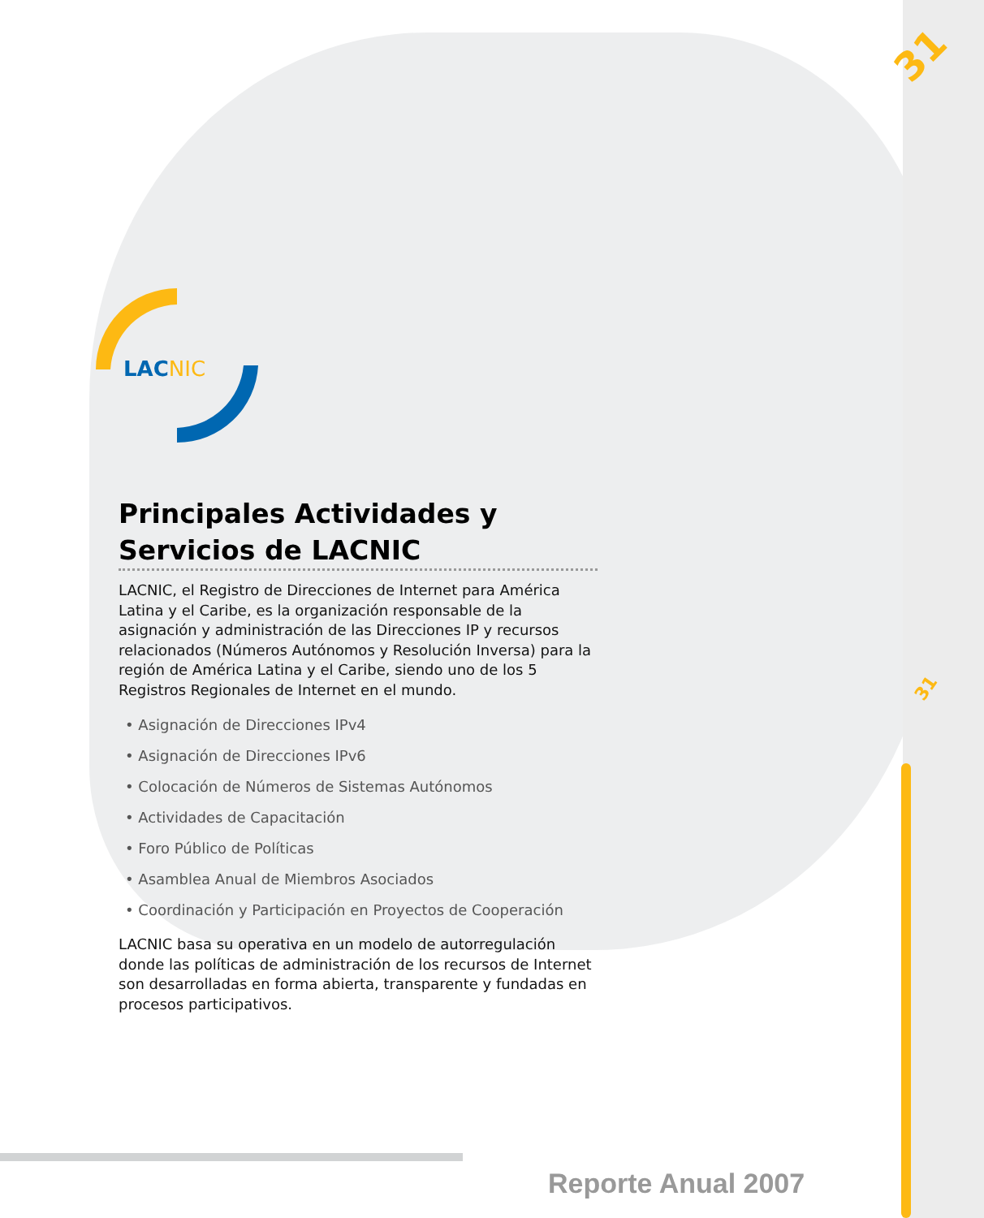31
31
LACNIC
Principales Actividades y Servicios de LACNIC
LACNIC, el Registro de Direcciones de Internet para América Latina y el Caribe, es la organización responsable de la asignación y administración de las Direcciones IP y recursos relacionados (Números Autónomos y Resolución Inversa) para la región de América Latina y el Caribe, siendo uno de los 5 Registros Regionales de Internet en el mundo.
• Asignación de Direcciones IPv4
• Asignación de Direcciones IPv6
• Colocación de Números de Sistemas Autónomos
• Actividades de Capacitación
• Foro Público de Políticas
• Asamblea Anual de Miembros Asociados
• Coordinación y Participación en Proyectos de Cooperación
LACNIC basa su operativa en un modelo de autorregulación donde las políticas de administración de los recursos de Internet son desarrolladas en forma abierta, transparente y fundadas en procesos participativos.
Reporte Anual 2007